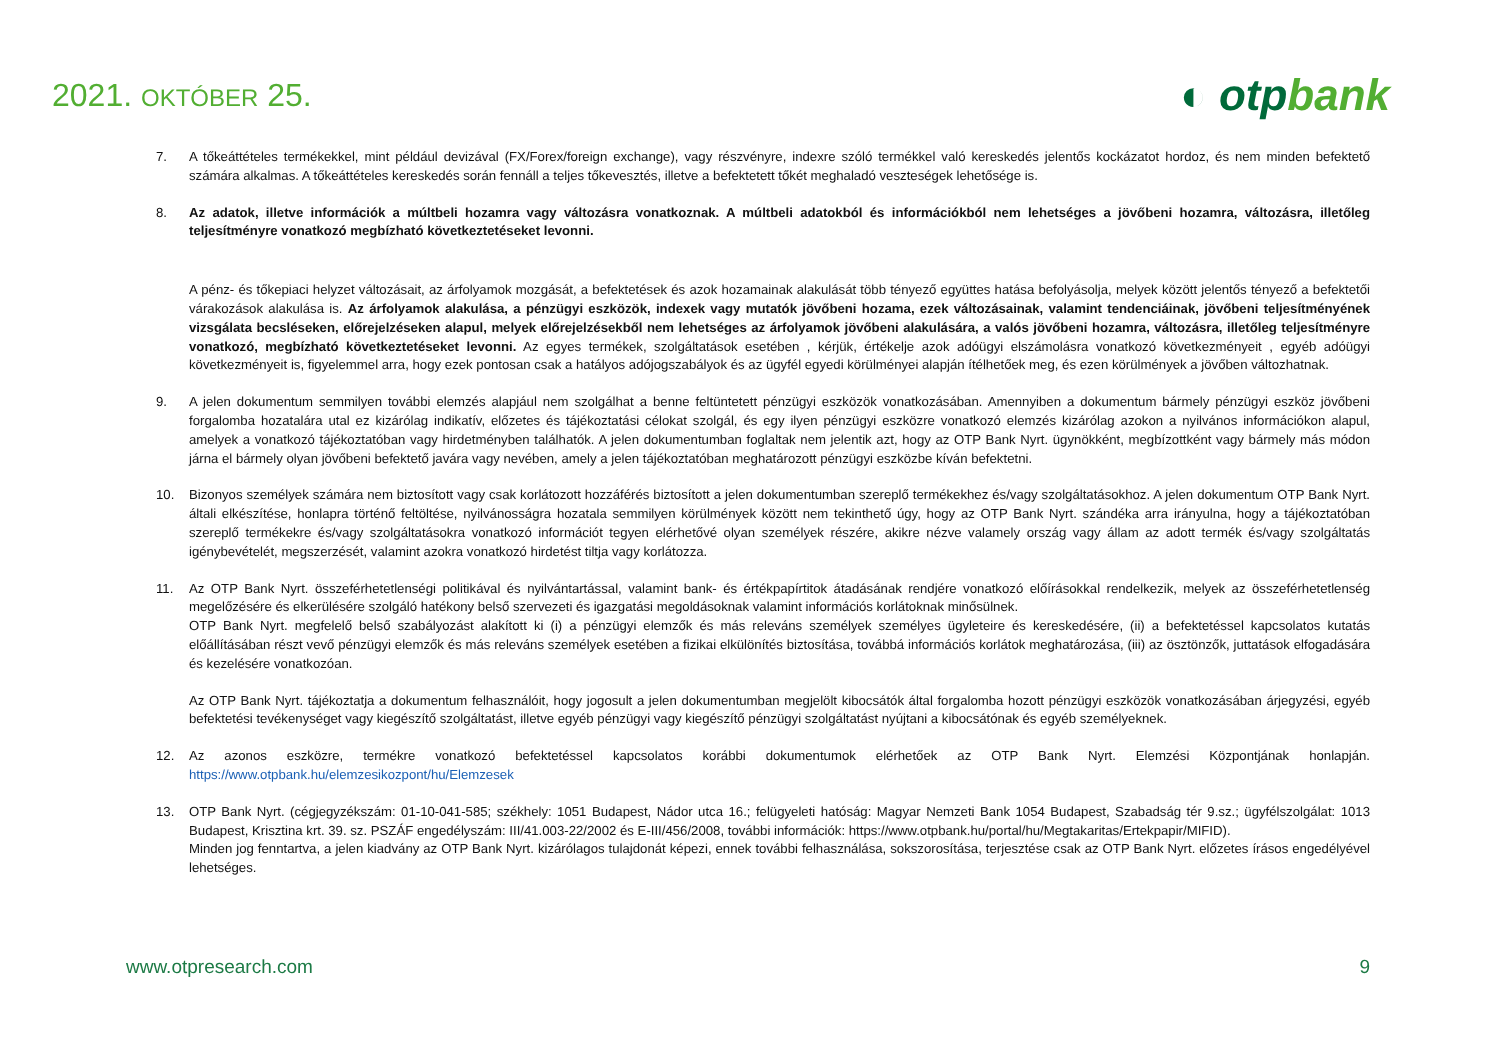2021. OKTÓBER 25.
◐ otpbank
7. A tőkeáttételes termékekkel, mint például devizával (FX/Forex/foreign exchange), vagy részvényre, indexre szóló termékkel való kereskedés jelentős kockázatot hordoz, és nem minden befektető számára alkalmas. A tőkeáttételes kereskedés során fennáll a teljes tőkevesztés, illetve a befektetett tőkét meghaladó veszteségek lehetősége is.
8. Az adatok, illetve információk a múltbeli hozamra vagy változásra vonatkoznak. A múltbeli adatokból és információkból nem lehetséges a jövőbeni hozamra, változásra, illetőleg teljesítményre vonatkozó megbízható következtetéseket levonni.
A pénz- és tőkepiaci helyzet változásait, az árfolyamok mozgását, a befektetések és azok hozamainak alakulását több tényező együttes hatása befolyásolja, melyek között jelentős tényező a befektetői várakozások alakulása is. Az árfolyamok alakulása, a pénzügyi eszközök, indexek vagy mutatók jövőbeni hozama, ezek változásainak, valamint tendenciáinak, jövőbeni teljesítményének vizsgálata becsléseken, előrejelzéseken alapul, melyek előrejelzésekből nem lehetséges az árfolyamok jövőbeni alakulására, a valós jövőbeni hozamra, változásra, illetőleg teljesítményre vonatkozó, megbízható következtetéseket levonni. Az egyes termékek, szolgáltatások esetében , kérjük, értékelje azok adóügyi elszámolásra vonatkozó következményeit , egyéb adóügyi következményeit is, figyelemmel arra, hogy ezek pontosan csak a hatályos adójogszabályok és az ügyfél egyedi körülményei alapján ítélhetőek meg, és ezen körülmények a jövőben változhatnak.
9. A jelen dokumentum semmilyen további elemzés alapjául nem szolgálhat a benne feltüntetett pénzügyi eszközök vonatkozásában. Amennyiben a dokumentum bármely pénzügyi eszköz jövőbeni forgalomba hozatalára utal ez kizárólag indikatív, előzetes és tájékoztatási célokat szolgál, és egy ilyen pénzügyi eszközre vonatkozó elemzés kizárólag azokon a nyilvános információkon alapul, amelyek a vonatkozó tájékoztatóban vagy hirdetményben találhatók. A jelen dokumentumban foglaltak nem jelentik azt, hogy az OTP Bank Nyrt. ügynökként, megbízottként vagy bármely más módon járna el bármely olyan jövőbeni befektető javára vagy nevében, amely a jelen tájékoztatóban meghatározott pénzügyi eszközbe kíván befektetni.
10. Bizonyos személyek számára nem biztosított vagy csak korlátozott hozzáférés biztosított a jelen dokumentumban szereplő termékekhez és/vagy szolgáltatásokhoz. A jelen dokumentum OTP Bank Nyrt. általi elkészítése, honlapra történő feltöltése, nyilvánosságra hozatala semmilyen körülmények között nem tekinthető úgy, hogy az OTP Bank Nyrt. szándéka arra irányulna, hogy a tájékoztatóban szereplő termékekre és/vagy szolgáltatásokra vonatkozó információt tegyen elérhetővé olyan személyek részére, akikre nézve valamely ország vagy állam az adott termék és/vagy szolgáltatás igénybevételét, megszerzését, valamint azokra vonatkozó hirdetést tiltja vagy korlátozza.
11. Az OTP Bank Nyrt. összeférhetetlenségi politikával és nyilvántartással, valamint bank- és értékpapírtitok átadásának rendjére vonatkozó előírásokkal rendelkezik, melyek az összeférhetetlenség megelőzésére és elkerülésére szolgáló hatékony belső szervezeti és igazgatási megoldásoknak valamint információs korlátoknak minősülnek.
OTP Bank Nyrt. megfelelő belső szabályozást alakított ki (i) a pénzügyi elemzők és más releváns személyek személyes ügyleteire és kereskedésére, (ii) a befektetéssel kapcsolatos kutatás előállításában részt vevő pénzügyi elemzők és más releváns személyek esetében a fizikai elkülönítés biztosítása, továbbá információs korlátok meghatározása, (iii) az ösztönzők, juttatások elfogadására és kezelésére vonatkozóan.
Az OTP Bank Nyrt. tájékoztatja a dokumentum felhasználóit, hogy jogosult a jelen dokumentumban megjelölt kibocsátók által forgalomba hozott pénzügyi eszközök vonatkozásában árjegyzési, egyéb befektetési tevékenységet vagy kiegészítő szolgáltatást, illetve egyéb pénzügyi vagy kiegészítő pénzügyi szolgáltatást nyújtani a kibocsátónak és egyéb személyeknek.
12. Az azonos eszközre, termékre vonatkozó befektetéssel kapcsolatos korábbi dokumentumok elérhetőek az OTP Bank Nyrt. Elemzési Központjának honlapján. https://www.otpbank.hu/elemzesikozpont/hu/Elemzesek
13. OTP Bank Nyrt. (cégjegyzékszám: 01-10-041-585; székhely: 1051 Budapest, Nádor utca 16.; felügyeleti hatóság: Magyar Nemzeti Bank 1054 Budapest, Szabadság tér 9.sz.; ügyfélszolgálat: 1013 Budapest, Krisztina krt. 39. sz. PSZÁF engedélyszám: III/41.003-22/2002 és E-III/456/2008, további információk: https://www.otpbank.hu/portal/hu/Megtakaritas/Ertekpapir/MIFID).
Minden jog fenntartva, a jelen kiadvány az OTP Bank Nyrt. kizárólagos tulajdonát képezi, ennek további felhasználása, sokszorosítása, terjesztése csak az OTP Bank Nyrt. előzetes írásos engedélyével lehetséges.
www.otpresearch.com 9